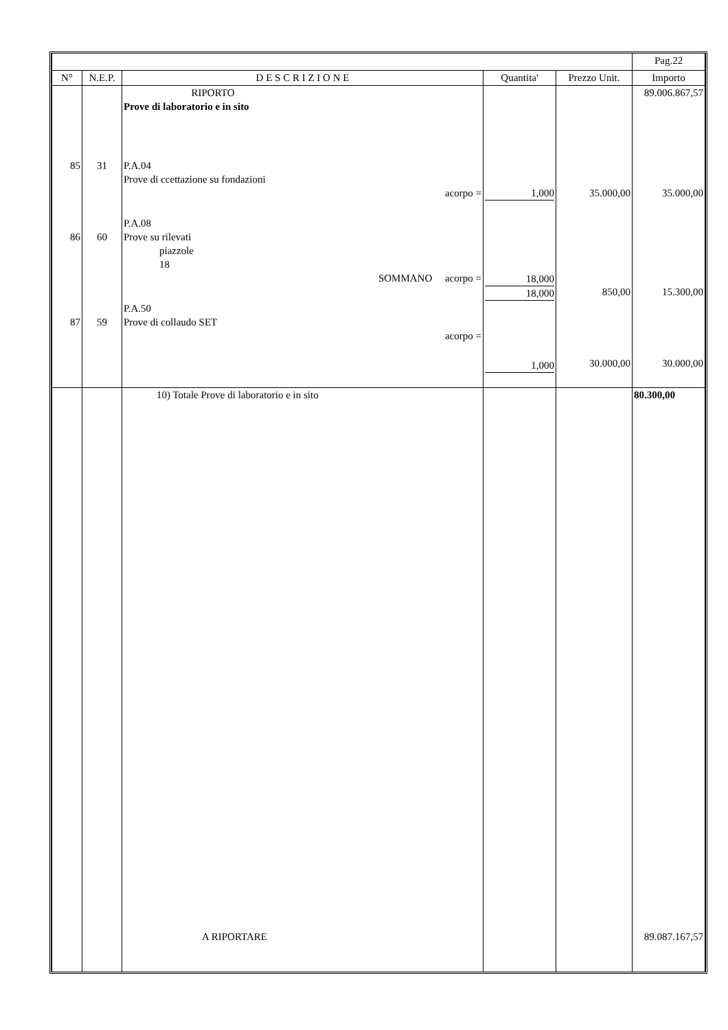| | | | | | Pag.22 |
| N° | N.E.P. | D E S C R I Z I O N E | Quantita' | Prezzo Unit. | Importo |
| 85 86 87 | 31 60 59 | RIPORTO Prove di laboratorio e in sito P.A.04 Prove di ccettazione su fondazioni acorpo = P.A.08 Prove su rilevati piazzole 18 SOMMANO acorpo = P.A.50 Prove di collaudo SET acorpo = | 1,000 18,000 18,000 1,000 | 35.000,00 850,00 30.000,00 | 89.006.867,57 35.000,00 15.300,00 30.000,00 |
| | | 10) Totale Prove di laboratorio e in sito | | | 80.300,00 |
| | | A RIPORTARE | | | 89.087.167,57 |